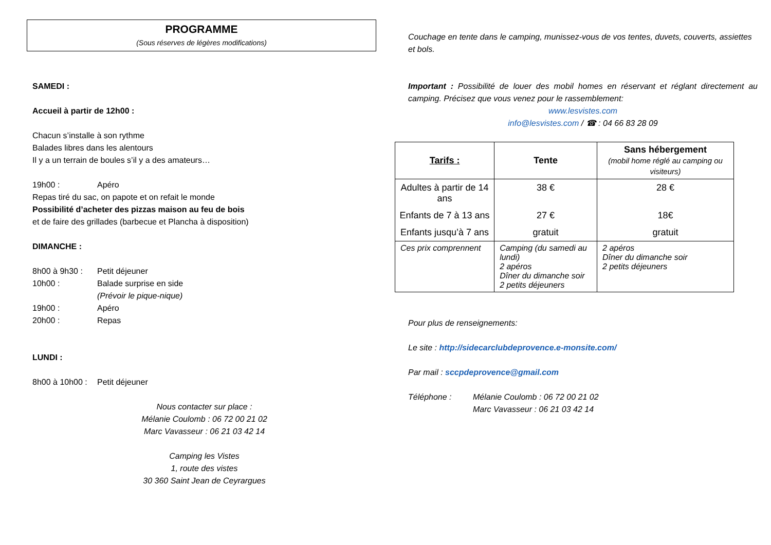PROGRAMME
(Sous réserves de légères modifications)
SAMEDI :
Accueil à partir de 12h00 :
Chacun s’installe à son rythme
Balades libres dans les alentours
Il y a un terrain de boules s’il y a des amateurs…
19h00 : Apéro
Repas tiré du sac, on papote et on refait le monde
Possibilité d’acheter des pizzas maison au feu de bois
et de faire des grillades (barbecue et Plancha à disposition)
DIMANCHE :
8h00 à 9h30 : Petit déjeuner
10h00 : Balade surprise en side
(Prévoir le pique-nique)
19h00 : Apéro
20h00 : Repas
LUNDI :
8h00 à 10h00 : Petit déjeuner
Nous contacter sur place :
Mélanie Coulomb : 06 72 00 21 02
Marc Vavasseur : 06 21 03 42 14
Camping les Vistes
1, route des vistes
30 360 Saint Jean de Ceyrargues
Couchage en tente dans le camping, munissez-vous de vos tentes, duvets, couverts, assiettes et bols.
Important : Possibilité de louer des mobil homes en réservant et réglant directement au camping. Précisez que vous venez pour le rassemblement:
www.lesvistes.com
info@lesvistes.com / ☎ : 04 66 83 28 09
| Tarifs : | Tente | Sans hébergement (mobil home réglé au camping ou visiteurs) |
| --- | --- | --- |
| Adultes à partir de 14 ans | 38 € | 28 € |
| Enfants de 7 à 13 ans | 27 € | 18€ |
| Enfants jusqu’à 7 ans | gratuit | gratuit |
| Ces prix comprennent | Camping (du samedi au lundi) 2 apéros Dîner du dimanche soir 2 petits déjeuners | 2 apéros Dîner du dimanche soir 2 petits déjeuners |
Pour plus de renseignements:
Le site : http://sidecarclubdeprovence.e-monsite.com/
Par mail : sccpdeprovence@gmail.com
Téléphone : Mélanie Coulomb : 06 72 00 21 02
Marc Vavasseur : 06 21 03 42 14